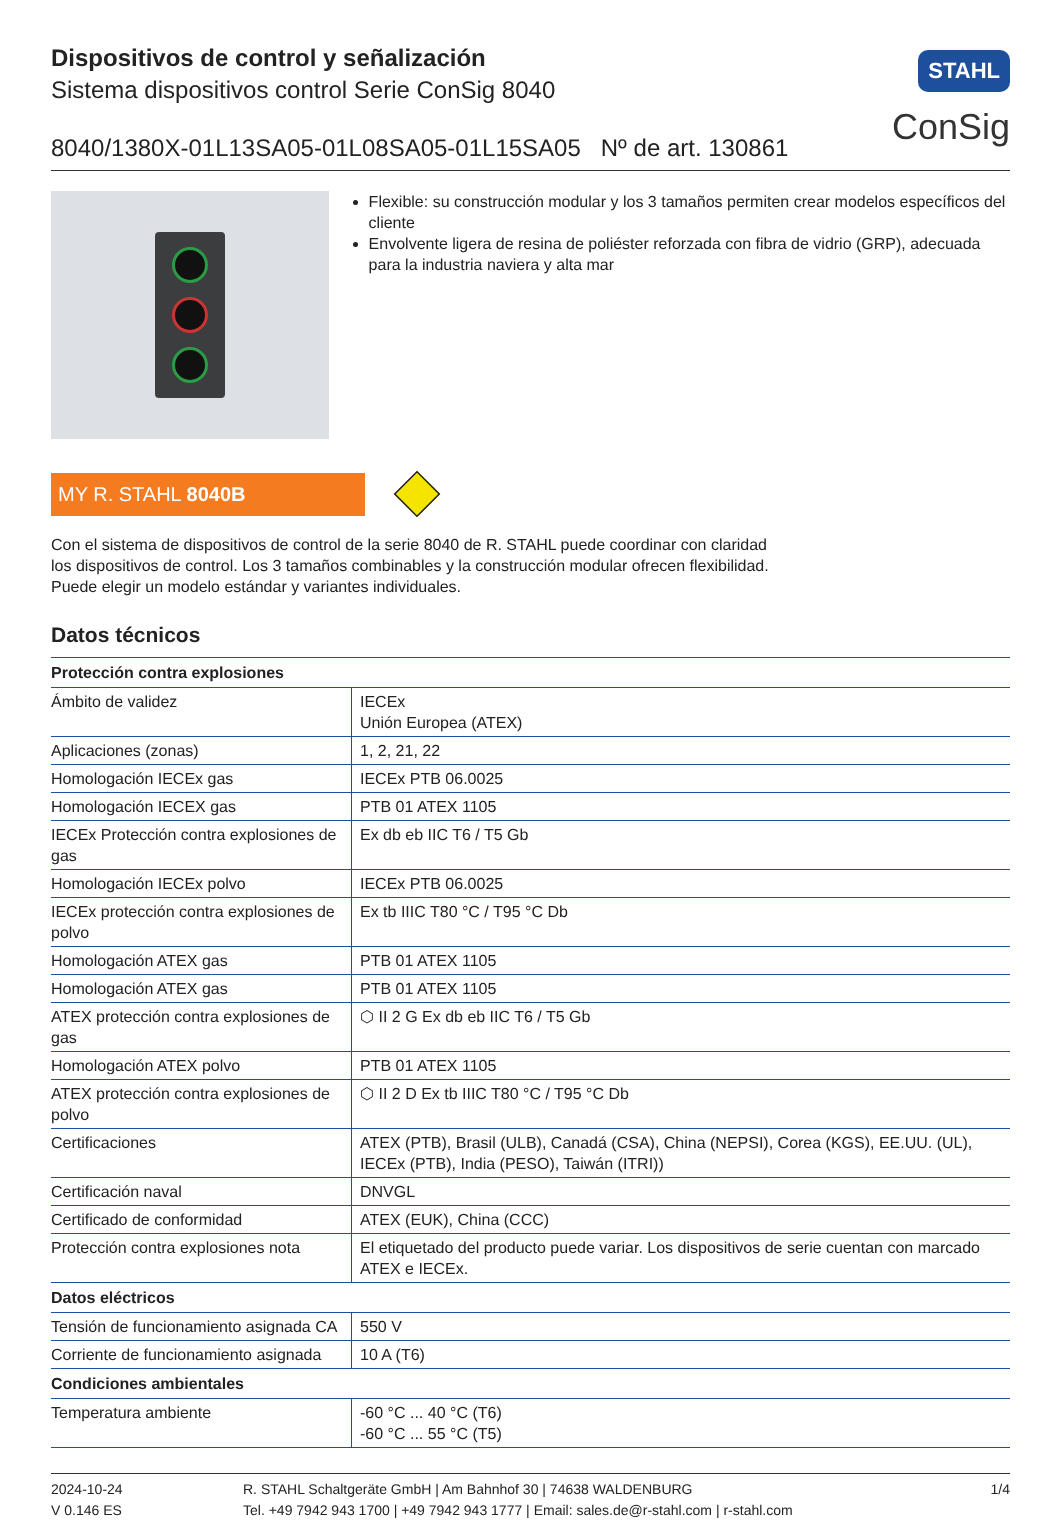Dispositivos de control y señalización
Sistema dispositivos control Serie ConSig 8040
8040/1380X-01L13SA05-01L08SA05-01L15SA05 Nº de art. 130861
STAHL
ConSig
Flexible: su construcción modular y los 3 tamaños permiten crear modelos específicos del cliente
Envolvente ligera de resina de poliéster reforzada con fibra de vidrio (GRP), adecuada para la industria naviera y alta mar
MY R. STAHL 8040B
Con el sistema de dispositivos de control de la serie 8040 de R. STAHL puede coordinar con claridad los dispositivos de control. Los 3 tamaños combinables y la construcción modular ofrecen flexibilidad. Puede elegir un modelo estándar y variantes individuales.
Datos técnicos
| Protección contra explosiones | |
| --- | --- |
| Ámbito de validez | IECEx Unión Europea (ATEX) |
| Aplicaciones (zonas) | 1, 2, 21, 22 |
| Homologación IECEx gas | IECEx PTB 06.0025 |
| Homologación IECEX gas | PTB 01 ATEX 1105 |
| IECEx Protección contra explosiones de gas | Ex db eb IIC T6 / T5 Gb |
| Homologación IECEx polvo | IECEx PTB 06.0025 |
| IECEx protección contra explosiones de polvo | Ex tb IIIC T80 °C / T95 °C Db |
| Homologación ATEX gas | PTB 01 ATEX 1105 |
| Homologación ATEX gas | PTB 01 ATEX 1105 |
| ATEX protección contra explosiones de gas | ⬡ II 2 G Ex db eb IIC T6 / T5 Gb |
| Homologación ATEX polvo | PTB 01 ATEX 1105 |
| ATEX protección contra explosiones de polvo | ⬡ II 2 D Ex tb IIIC T80 °C / T95 °C Db |
| Certificaciones | ATEX (PTB), Brasil (ULB), Canadá (CSA), China (NEPSI), Corea (KGS), EE.UU. (UL), IECEx (PTB), India (PESO), Taiwán (ITRI)) |
| Certificación naval | DNVGL |
| Certificado de conformidad | ATEX (EUK), China (CCC) |
| Protección contra explosiones nota | El etiquetado del producto puede variar. Los dispositivos de serie cuentan con marcado ATEX e IECEx. |
| Datos eléctricos | |
| Tensión de funcionamiento asignada CA | 550 V |
| Corriente de funcionamiento asignada | 10 A (T6) |
| Condiciones ambientales | |
| Temperatura ambiente | -60 °C ... 40 °C (T6) -60 °C ... 55 °C (T5) |
2024-10-24
V 0.146 ES
R. STAHL Schaltgeräte GmbH | Am Bahnhof 30 | 74638 WALDENBURG
Tel. +49 7942 943 1700 | +49 7942 943 1777 | Email: sales.de@r-stahl.com | r-stahl.com
1/4